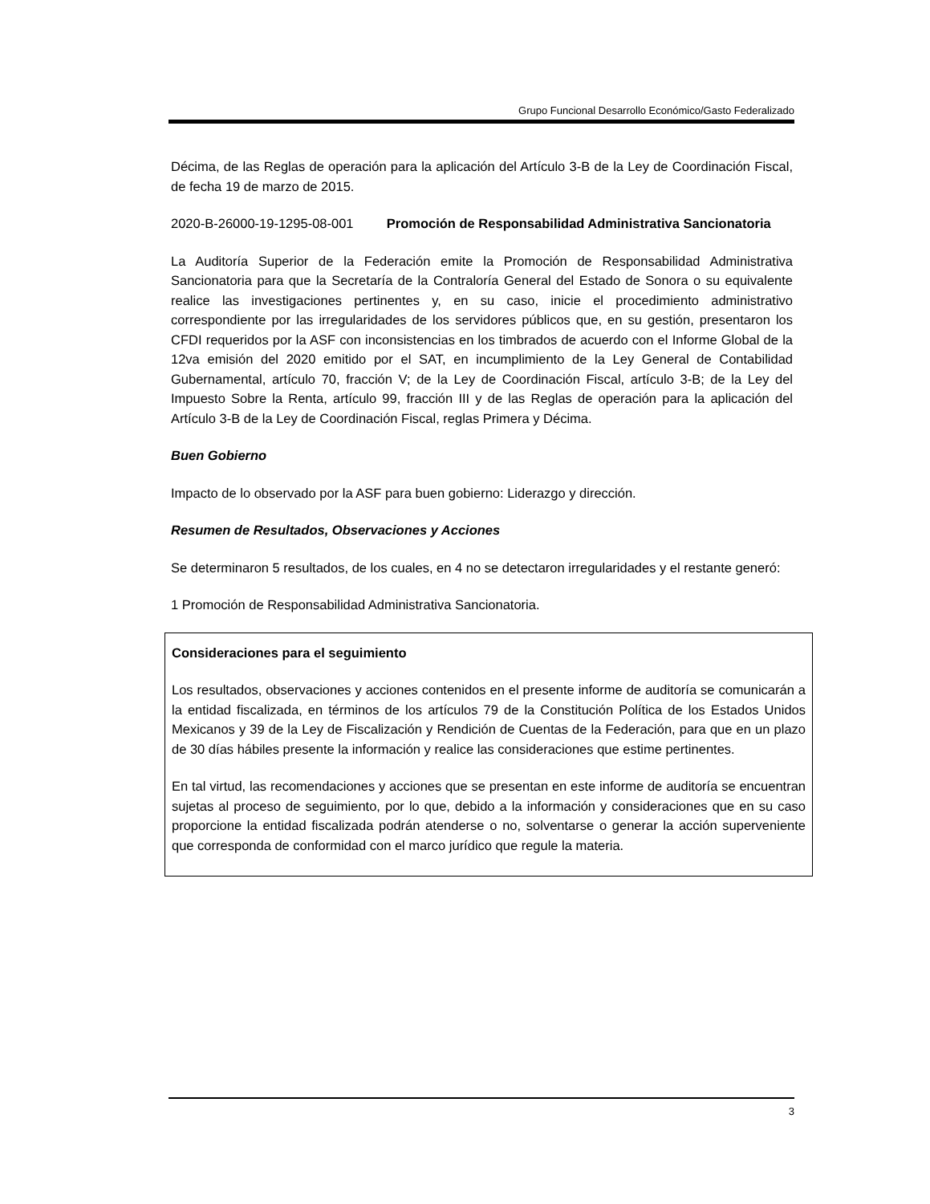Grupo Funcional Desarrollo Económico/Gasto Federalizado
Décima, de las Reglas de operación para la aplicación del Artículo 3-B de la Ley de Coordinación Fiscal, de fecha 19 de marzo de 2015.
2020-B-26000-19-1295-08-001 Promoción de Responsabilidad Administrativa Sancionatoria
La Auditoría Superior de la Federación emite la Promoción de Responsabilidad Administrativa Sancionatoria para que la Secretaría de la Contraloría General del Estado de Sonora o su equivalente realice las investigaciones pertinentes y, en su caso, inicie el procedimiento administrativo correspondiente por las irregularidades de los servidores públicos que, en su gestión, presentaron los CFDI requeridos por la ASF con inconsistencias en los timbrados de acuerdo con el Informe Global de la 12va emisión del 2020 emitido por el SAT, en incumplimiento de la Ley General de Contabilidad Gubernamental, artículo 70, fracción V; de la Ley de Coordinación Fiscal, artículo 3-B; de la Ley del Impuesto Sobre la Renta, artículo 99, fracción III y de las Reglas de operación para la aplicación del Artículo 3-B de la Ley de Coordinación Fiscal, reglas Primera y Décima.
Buen Gobierno
Impacto de lo observado por la ASF para buen gobierno: Liderazgo y dirección.
Resumen de Resultados, Observaciones y Acciones
Se determinaron 5 resultados, de los cuales, en 4 no se detectaron irregularidades y el restante generó:
1 Promoción de Responsabilidad Administrativa Sancionatoria.
Consideraciones para el seguimiento
Los resultados, observaciones y acciones contenidos en el presente informe de auditoría se comunicarán a la entidad fiscalizada, en términos de los artículos 79 de la Constitución Política de los Estados Unidos Mexicanos y 39 de la Ley de Fiscalización y Rendición de Cuentas de la Federación, para que en un plazo de 30 días hábiles presente la información y realice las consideraciones que estime pertinentes.
En tal virtud, las recomendaciones y acciones que se presentan en este informe de auditoría se encuentran sujetas al proceso de seguimiento, por lo que, debido a la información y consideraciones que en su caso proporcione la entidad fiscalizada podrán atenderse o no, solventarse o generar la acción superveniente que corresponda de conformidad con el marco jurídico que regule la materia.
3